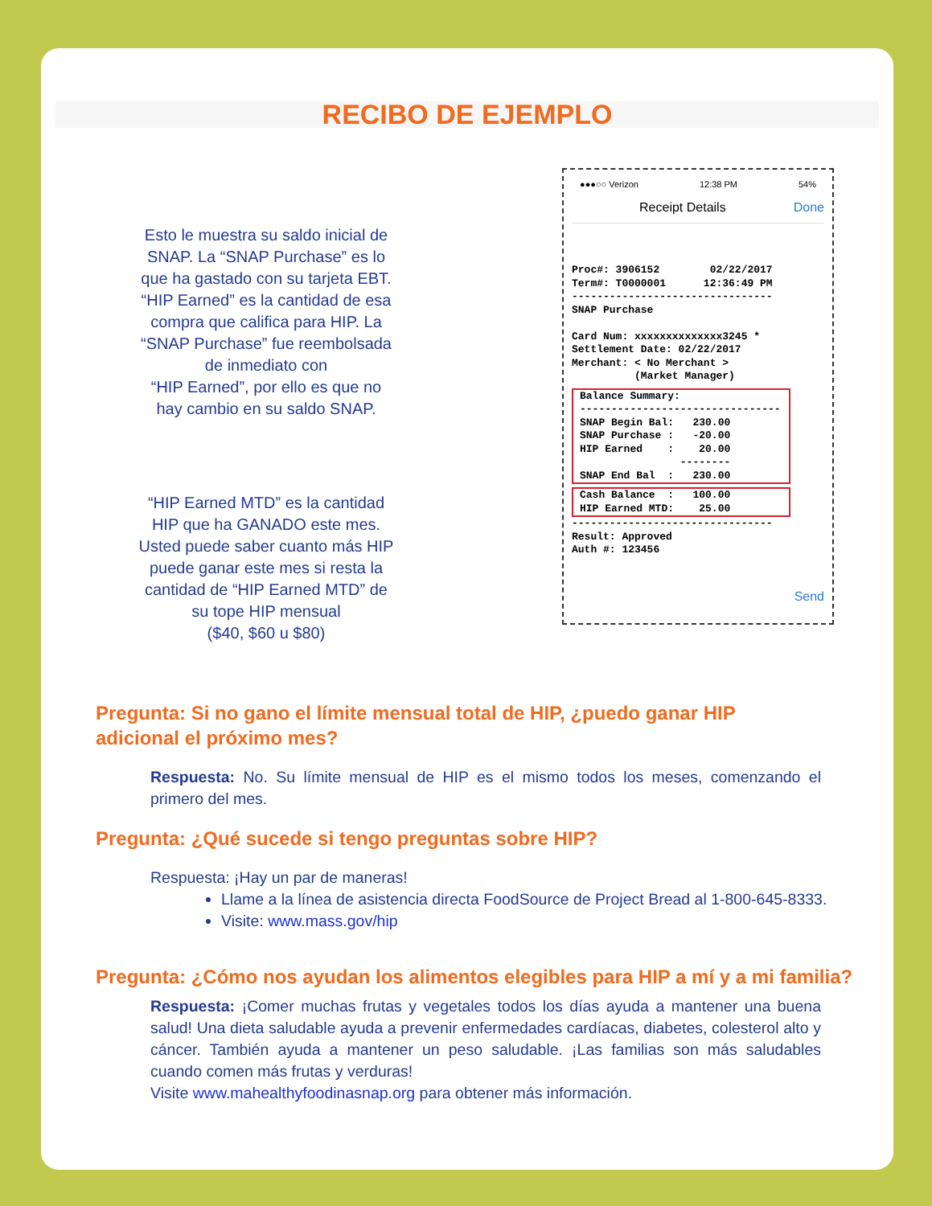RECIBO DE EJEMPLO
Esto le muestra su saldo inicial de
SNAP. La “SNAP Purchase” es lo
que ha gastado con su tarjeta EBT.
“HIP Earned” es la cantidad de esa
compra que califica para HIP. La
“SNAP Purchase” fue reembolsada
de inmediato con
“HIP Earned”, por ello es que no
hay cambio en su saldo SNAP.
“HIP Earned MTD” es la cantidad
HIP que ha GANADO este mes.
Usted puede saber cuanto más HIP
puede ganar este mes si resta la
cantidad de “HIP Earned MTD” de
su tope HIP mensual
($40, $60 u $80)
●●●○○ Verizon 12:38 PM 54%
Receipt Details Done
Proc#: 3906152        02/22/2017
Term#: T0000001      12:36:49 PM
--------------------------------
SNAP Purchase

Card Num: xxxxxxxxxxxxxx3245 *
Settlement Date: 02/22/2017
Merchant: < No Merchant >
          (Market Manager)
Balance Summary:
--------------------------------
SNAP Begin Bal:   230.00
SNAP Purchase :   -20.00
HIP Earned    :    20.00
                --------
SNAP End Bal  :   230.00
Cash Balance  :   100.00
HIP Earned MTD:    25.00
--------------------------------
Result: Approved
Auth #: 123456
Send
Pregunta: Si no gano el límite mensual total de HIP, ¿puedo ganar HIP
adicional el próximo mes?
Respuesta: No. Su límite mensual de HIP es el mismo todos los meses, comenzando el primero del mes.
Pregunta: ¿Qué sucede si tengo preguntas sobre HIP?
Respuesta: ¡Hay un par de maneras!
Llame a la línea de asistencia directa FoodSource de Project Bread al 1-800-645-8333.
Visite: www.mass.gov/hip
Pregunta: ¿Cómo nos ayudan los alimentos elegibles para HIP a mí y a mi familia?
Respuesta: ¡Comer muchas frutas y vegetales todos los días ayuda a mantener una buena salud! Una dieta saludable ayuda a prevenir enfermedades cardíacas, diabetes, colesterol alto y cáncer. También ayuda a mantener un peso saludable. ¡Las familias son más saludables cuando comen más frutas y verduras!
Visite www.mahealthyfoodinasnap.org para obtener más información.